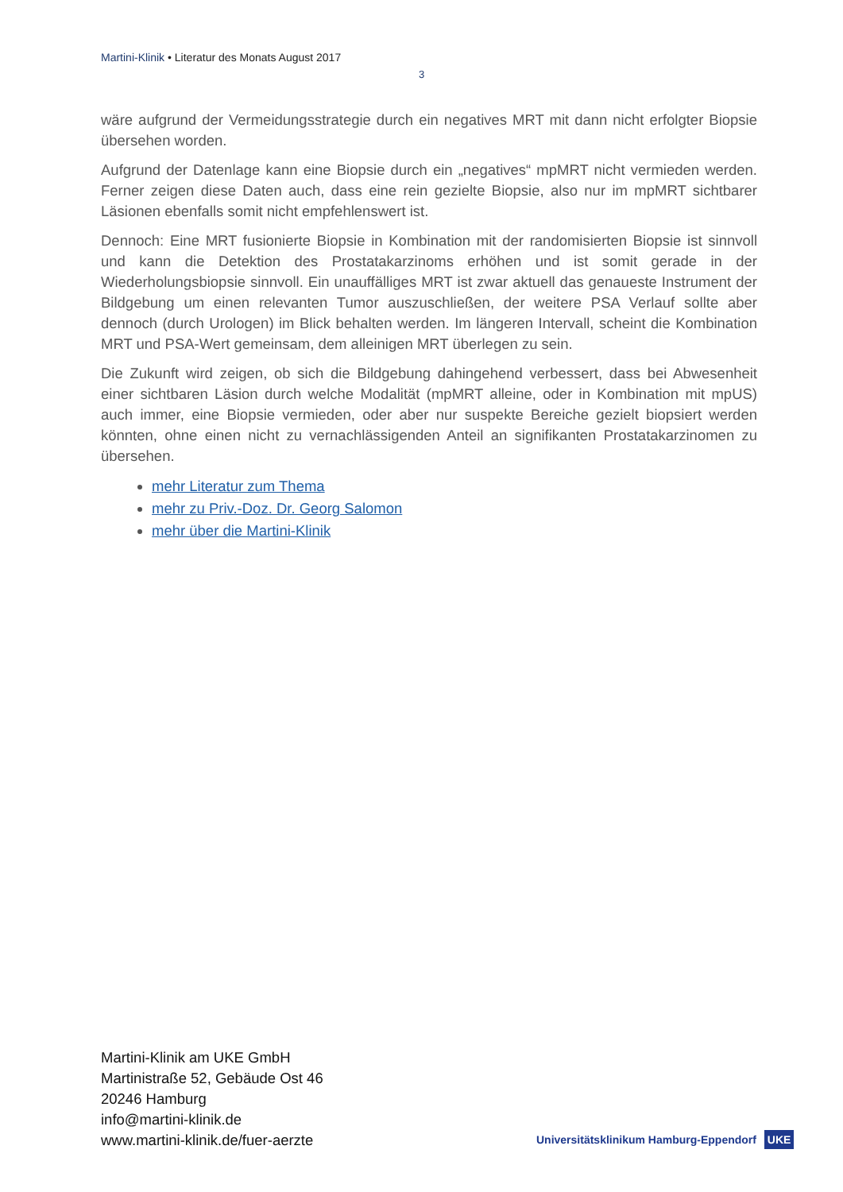Martini-Klinik • Literatur des Monats August 2017
3
wäre aufgrund der Vermeidungsstrategie durch ein negatives MRT mit dann nicht erfolgter Biopsie übersehen worden.
Aufgrund der Datenlage kann eine Biopsie durch ein „negatives“ mpMRT nicht vermieden werden. Ferner zeigen diese Daten auch, dass eine rein gezielte Biopsie, also nur im mpMRT sichtbarer Läsionen ebenfalls somit nicht empfehlenswert ist.
Dennoch: Eine MRT fusionierte Biopsie in Kombination mit der randomisierten Biopsie ist sinnvoll und kann die Detektion des Prostatakarzinoms erhöhen und ist somit gerade in der Wiederholungsbiopsie sinnvoll. Ein unauffälliges MRT ist zwar aktuell das genaueste Instrument der Bildgebung um einen relevanten Tumor auszuschließen, der weitere PSA Verlauf sollte aber dennoch (durch Urologen) im Blick behalten werden. Im längeren Intervall, scheint die Kombination MRT und PSA-Wert gemeinsam, dem alleinigen MRT überlegen zu sein.
Die Zukunft wird zeigen, ob sich die Bildgebung dahingehend verbessert, dass bei Abwesenheit einer sichtbaren Läsion durch welche Modalität (mpMRT alleine, oder in Kombination mit mpUS) auch immer, eine Biopsie vermieden, oder aber nur suspekte Bereiche gezielt biopsiert werden könnten, ohne einen nicht zu vernachlässigenden Anteil an signifikanten Prostatakarzinomen zu übersehen.
mehr Literatur zum Thema
mehr zu Priv.-Doz. Dr. Georg Salomon
mehr über die Martini-Klinik
Martini-Klinik am UKE GmbH
Martinistraße 52, Gebäude Ost 46
20246 Hamburg
info@martini-klinik.de
www.martini-klinik.de/fuer-aerzte
Universitätsklinikum Hamburg-Eppendorf UKE